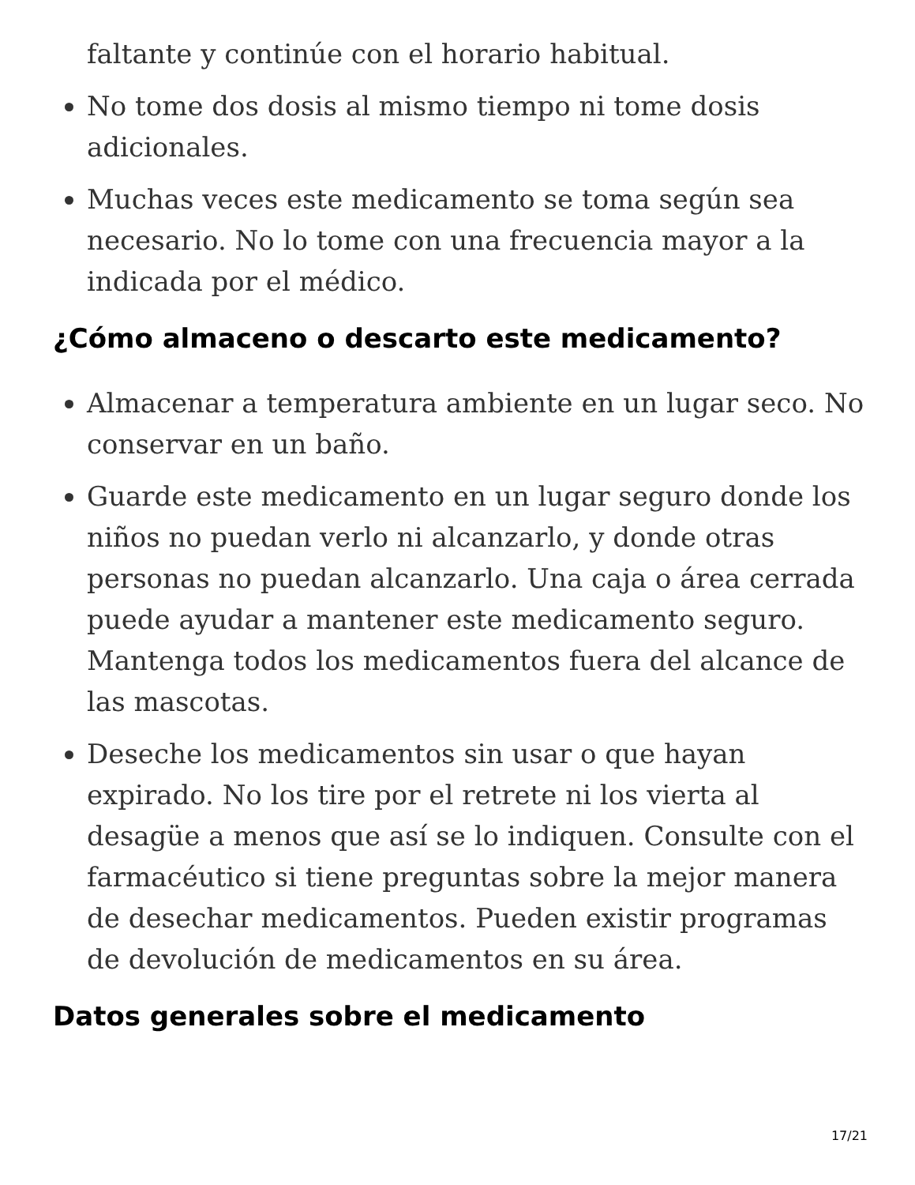faltante y continúe con el horario habitual.
No tome dos dosis al mismo tiempo ni tome dosis adicionales.
Muchas veces este medicamento se toma según sea necesario. No lo tome con una frecuencia mayor a la indicada por el médico.
¿Cómo almaceno o descarto este medicamento?
Almacenar a temperatura ambiente en un lugar seco. No conservar en un baño.
Guarde este medicamento en un lugar seguro donde los niños no puedan verlo ni alcanzarlo, y donde otras personas no puedan alcanzarlo. Una caja o área cerrada puede ayudar a mantener este medicamento seguro. Mantenga todos los medicamentos fuera del alcance de las mascotas.
Deseche los medicamentos sin usar o que hayan expirado. No los tire por el retrete ni los vierta al desagüe a menos que así se lo indiquen. Consulte con el farmacéutico si tiene preguntas sobre la mejor manera de desechar medicamentos. Pueden existir programas de devolución de medicamentos en su área.
Datos generales sobre el medicamento
17/21